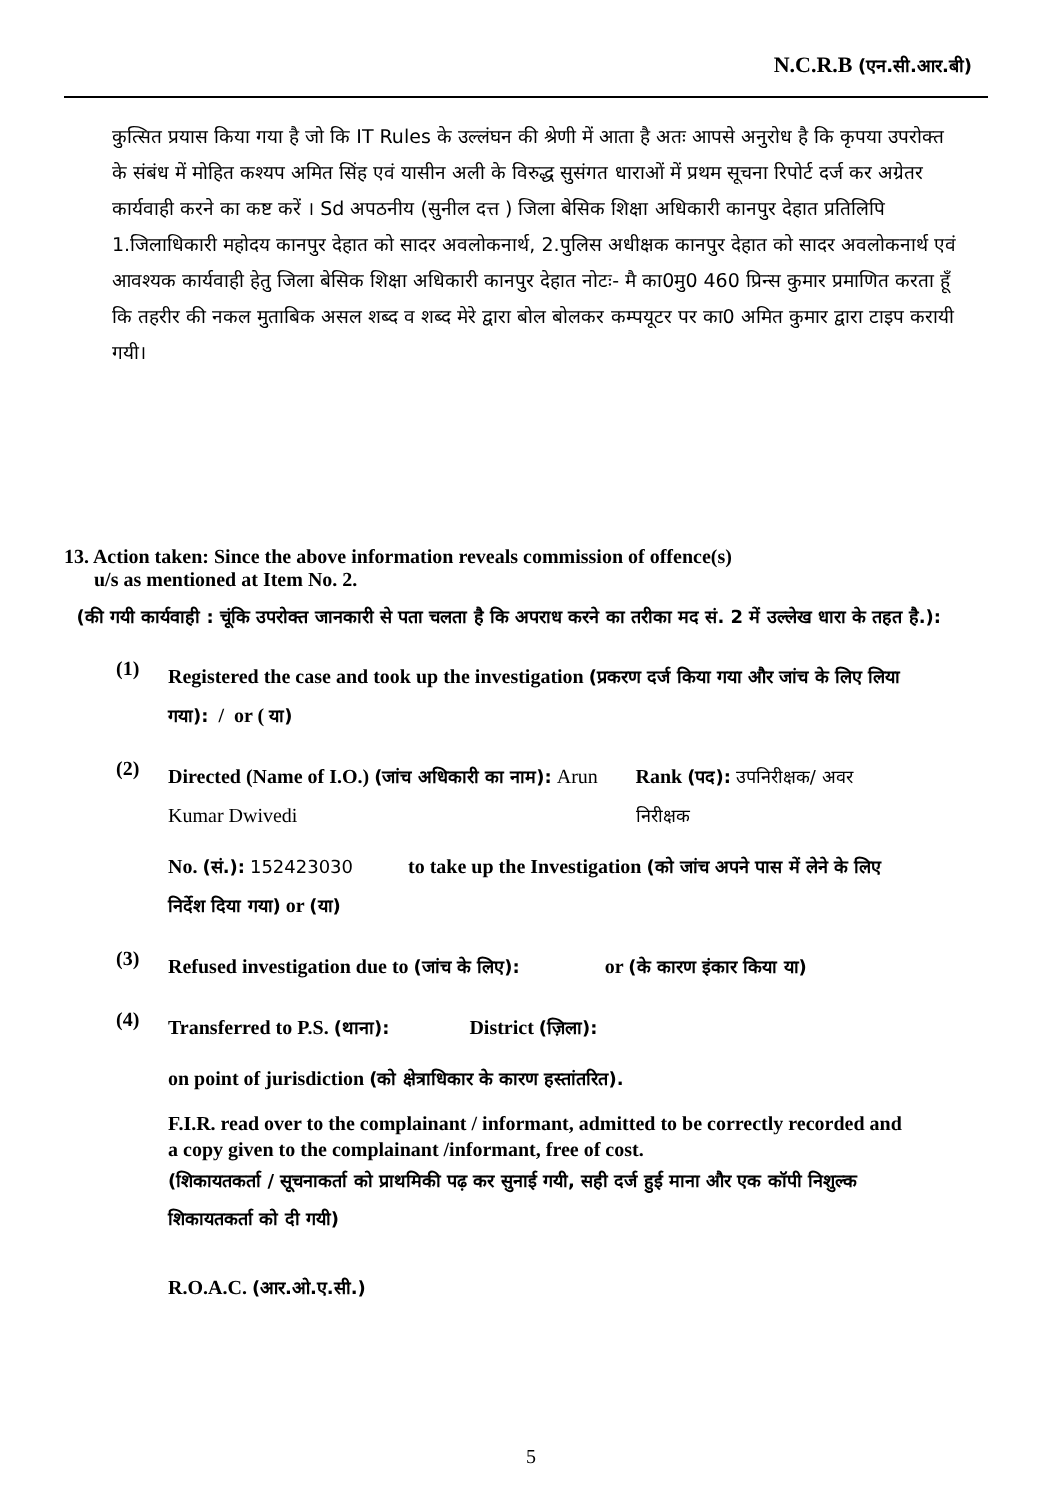N.C.R.B (एन.सी.आर.बी)
कुत्सित प्रयास किया गया है जो कि IT Rules के उल्लंघन की श्रेणी में आता है अतः आपसे अनुरोध है कि कृपया उपरोक्त के संबंध में मोहित कश्यप अमित सिंह एवं यासीन अली के विरुद्ध सुसंगत धाराओं में प्रथम सूचना रिपोर्ट दर्ज कर अग्रेतर कार्यवाही करने का कष्ट करें । Sd अपठनीय (सुनील दत्त ) जिला बेसिक शिक्षा अधिकारी कानपुर देहात प्रतिलिपि 1.जिलाधिकारी महोदय कानपुर देहात को सादर अवलोकनार्थ, 2.पुलिस अधीक्षक कानपुर देहात को सादर अवलोकनार्थ एवं आवश्यक कार्यवाही हेतु जिला बेसिक शिक्षा अधिकारी कानपुर देहात नोटः- मै का0मु0 460 प्रिन्स कुमार प्रमाणित करता हूँ कि तहरीर की नकल मुताबिक असल शब्द व शब्द मेरे द्वारा बोल बोलकर कम्पयूटर पर का0 अमित कुमार द्वारा टाइप करायी गयी।
13. Action taken: Since the above information reveals commission of offence(s)
u/s as mentioned at Item No. 2.
(की गयी कार्यवाही : चूंकि उपरोक्त जानकारी से पता चलता है कि अपराध करने का तरीका मद सं. 2 में उल्लेख धारा के तहत है.):
(1)
Registered the case and took up the investigation (प्रकरण दर्ज किया गया और जांच के लिए लिया गया): / or ( या)
(2)
Directed (Name of I.O.) (जांच अधिकारी का नाम): Arun Kumar Dwivedi
Rank (पद): उपनिरीक्षक/ अवर निरीक्षक
No. (सं.): 152423030 to take up the Investigation (को जांच अपने पास में लेने के लिए निर्देश दिया गया) or (या)
(3)
Refused investigation due to (जांच के लिए): or (के कारण इंकार किया या)
(4)
Transferred to P.S. (थाना): District (ज़िला):
on point of jurisdiction (को क्षेत्राधिकार के कारण हस्तांतरित).
F.I.R. read over to the complainant / informant, admitted to be correctly recorded and a copy given to the complainant /informant, free of cost.
(शिकायतकर्ता / सूचनाकर्ता को प्राथमिकी पढ़ कर सुनाई गयी, सही दर्ज हुई माना और एक कॉपी निशुल्क शिकायतकर्ता को दी गयी)
R.O.A.C. (आर.ओ.ए.सी.)
5